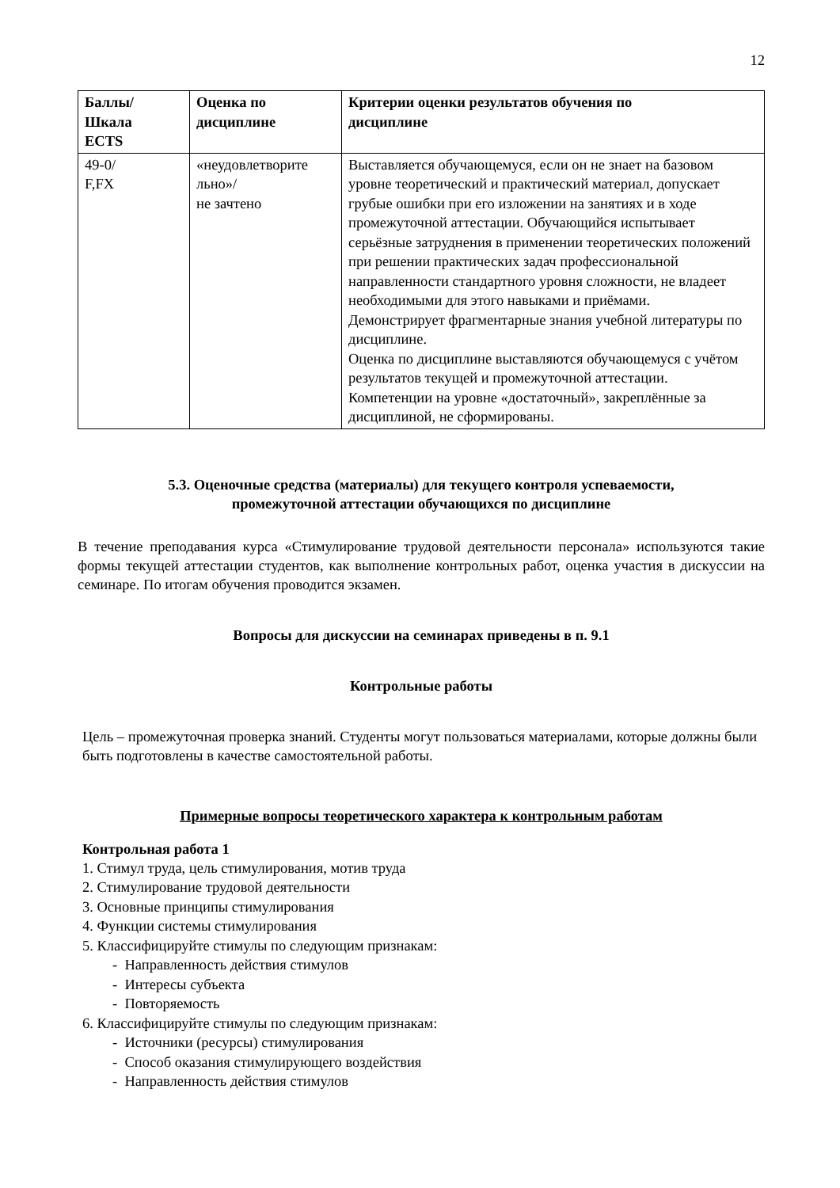12
| Баллы/ Шкала ECTS | Оценка по дисциплине | Критерии оценки результатов обучения по дисциплине |
| --- | --- | --- |
| 49-0/ F,FX | «неудовлетворите льно»/ не зачтено | Выставляется обучающемуся, если он не знает на базовом уровне теоретический и практический материал, допускает грубые ошибки при его изложении на занятиях и в ходе промежуточной аттестации. Обучающийся испытывает серьёзные затруднения в применении теоретических положений при решении практических задач профессиональной направленности стандартного уровня сложности, не владеет необходимыми для этого навыками и приёмами. Демонстрирует фрагментарные знания учебной литературы по дисциплине. Оценка по дисциплине выставляются обучающемуся с учётом результатов текущей и промежуточной аттестации. Компетенции на уровне «достаточный», закреплённые за дисциплиной, не сформированы. |
5.3. Оценочные средства (материалы) для текущего контроля успеваемости, промежуточной аттестации обучающихся по дисциплине
В течение преподавания курса «Стимулирование трудовой деятельности персонала» используются такие формы текущей аттестации студентов, как выполнение контрольных работ, оценка участия в дискуссии на семинаре. По итогам обучения проводится экзамен.
Вопросы для дискуссии на семинарах приведены в п. 9.1
Контрольные работы
Цель – промежуточная проверка знаний. Студенты могут пользоваться материалами, которые должны были быть подготовлены в качестве самостоятельной работы.
Примерные вопросы теоретического характера к контрольным работам
Контрольная работа 1
1. Стимул труда, цель стимулирования, мотив труда
2. Стимулирование трудовой деятельности
3. Основные принципы стимулирования
4. Функции системы стимулирования
5. Классифицируйте стимулы по следующим признакам:
- Направленность действия стимулов
- Интересы субъекта
- Повторяемость
6. Классифицируйте стимулы по следующим признакам:
- Источники (ресурсы) стимулирования
- Способ оказания стимулирующего воздействия
- Направленность действия стимулов